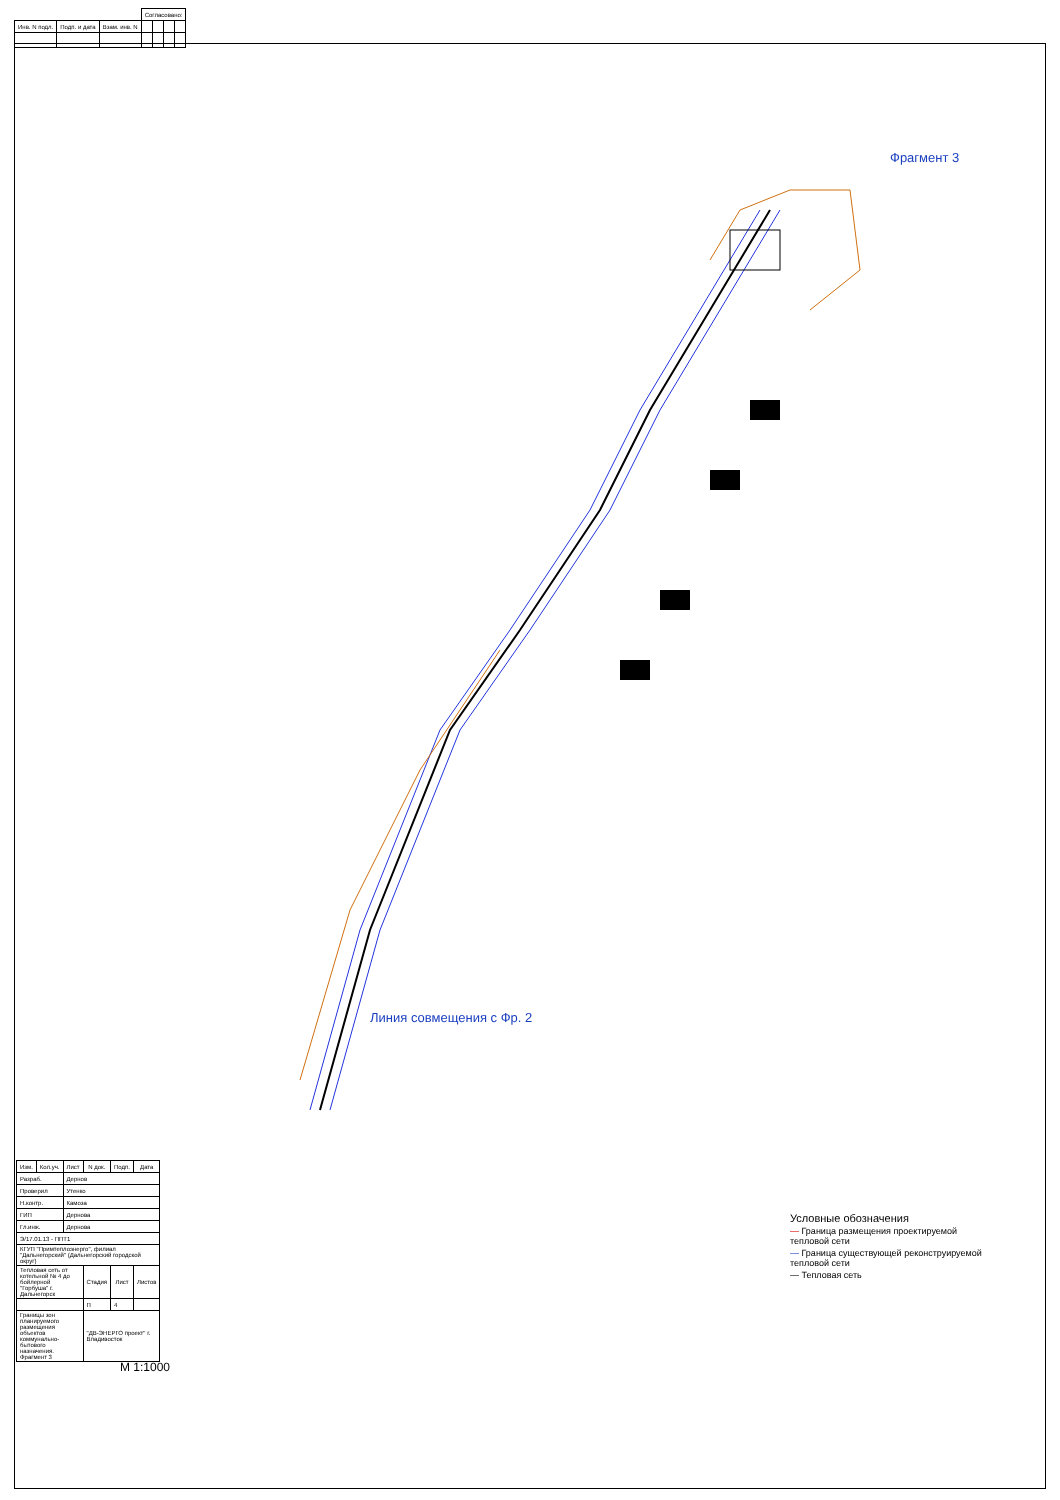| | | | Согласовано: | | | |
| Инв. N подл. | Подп. и дата | Взам. инв. N | | | | |
Фрагмент 3
Линия совмещения с Фр. 2
Условные обозначения
— Граница размещения проектируемой тепловой сети
— Граница существующей реконструируемой тепловой сети
— Тепловая сеть
М 1:1000
| Изм. | Кол.уч. | Лист | N док. | Подп. | Дата |
| --- | --- | --- | --- | --- | --- |
| Разраб. | | Дернов | | | |
| Проверил | | Утенко | | | |
| Н.контр. | | Камоза | | | |
| ГИП | | Дернова | | | |
| Гл.инж. | | Дернова | | | |
| Э/17.01.13 - ППТ1 | | | | | |
| КГУП "Примтеплоэнерго", филиал "Дальнегорский" (Дальнегорский городской округ) | | | | | |
| Тепловая сеть от котельной № 4 до бойлерной "Горбуша" г. Дальнегорск | | | Стадия | Лист | Листов |
| | | | П | 4 | |
| Границы зон планируемого размещения объектов коммунально-бытового назначения. Фрагмент 3 | | | "ДВ-ЭНЕРГО проект" г. Владивосток | | |